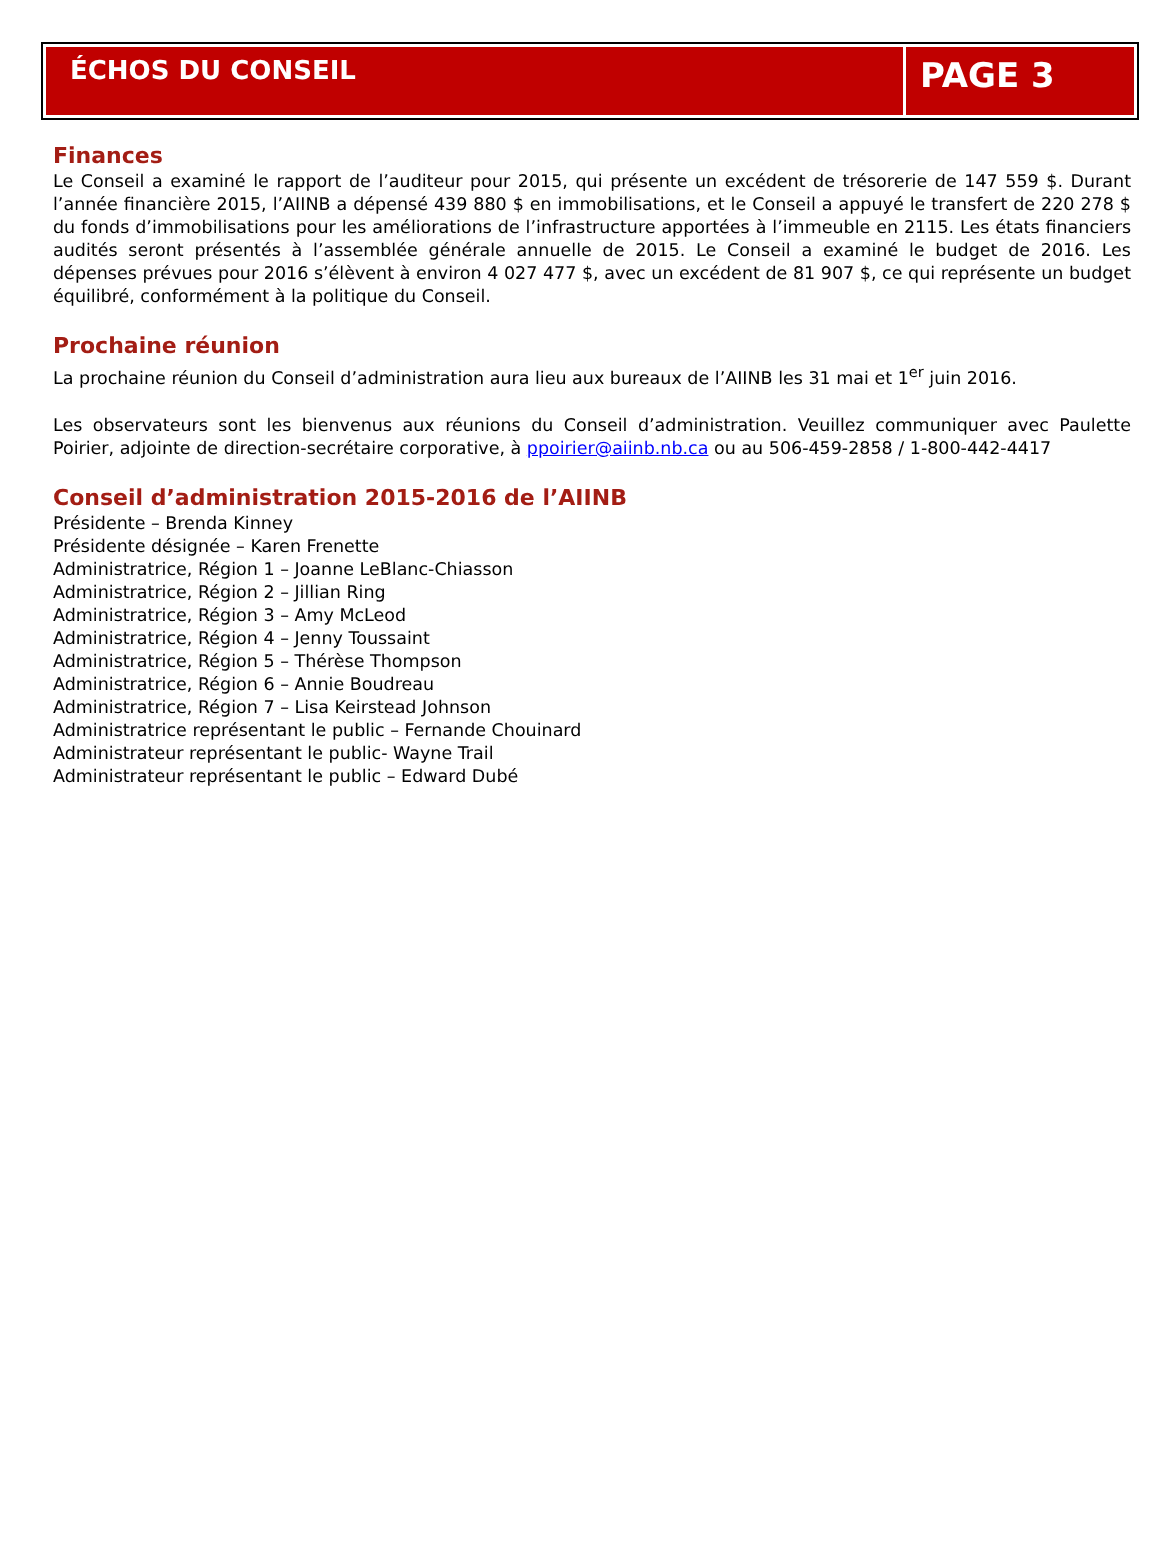ÉCHOS DU CONSEIL
PAGE 3
Finances
Le Conseil a examiné le rapport de l’auditeur pour 2015, qui présente un excédent de trésorerie de 147 559 $. Durant l’année financière 2015, l’AIINB a dépensé 439 880 $ en immobilisations, et le Conseil a appuyé le transfert de 220 278 $ du fonds d’immobilisations pour les améliorations de l’infrastructure apportées à l’immeuble en 2115. Les états financiers audités seront présentés à l’assemblée générale annuelle de 2015. Le Conseil a examiné le budget de 2016. Les dépenses prévues pour 2016 s’élèvent à environ 4 027 477 $, avec un excédent de 81 907 $, ce qui représente un budget équilibré, conformément à la politique du Conseil.
Prochaine réunion
La prochaine réunion du Conseil d’administration aura lieu aux bureaux de l’AIINB les 31 mai et 1<sup>er</sup> juin 2016.
Les observateurs sont les bienvenus aux réunions du Conseil d’administration. Veuillez communiquer avec Paulette Poirier, adjointe de direction-secrétaire corporative, à ppoirier@aiinb.nb.ca ou au 506-459-2858 / 1-800-442-4417
Conseil d’administration 2015-2016 de l’AIINB
Présidente – Brenda Kinney
Présidente désignée – Karen Frenette
Administratrice, Région 1 – Joanne LeBlanc-Chiasson
Administratrice, Région 2 – Jillian Ring
Administratrice, Région 3 – Amy McLeod
Administratrice, Région 4 – Jenny Toussaint
Administratrice, Région 5 – Thérèse Thompson
Administratrice, Région 6 – Annie Boudreau
Administratrice, Région 7 – Lisa Keirstead Johnson
Administratrice représentant le public – Fernande Chouinard
Administrateur représentant le public- Wayne Trail
Administrateur représentant le public – Edward Dubé